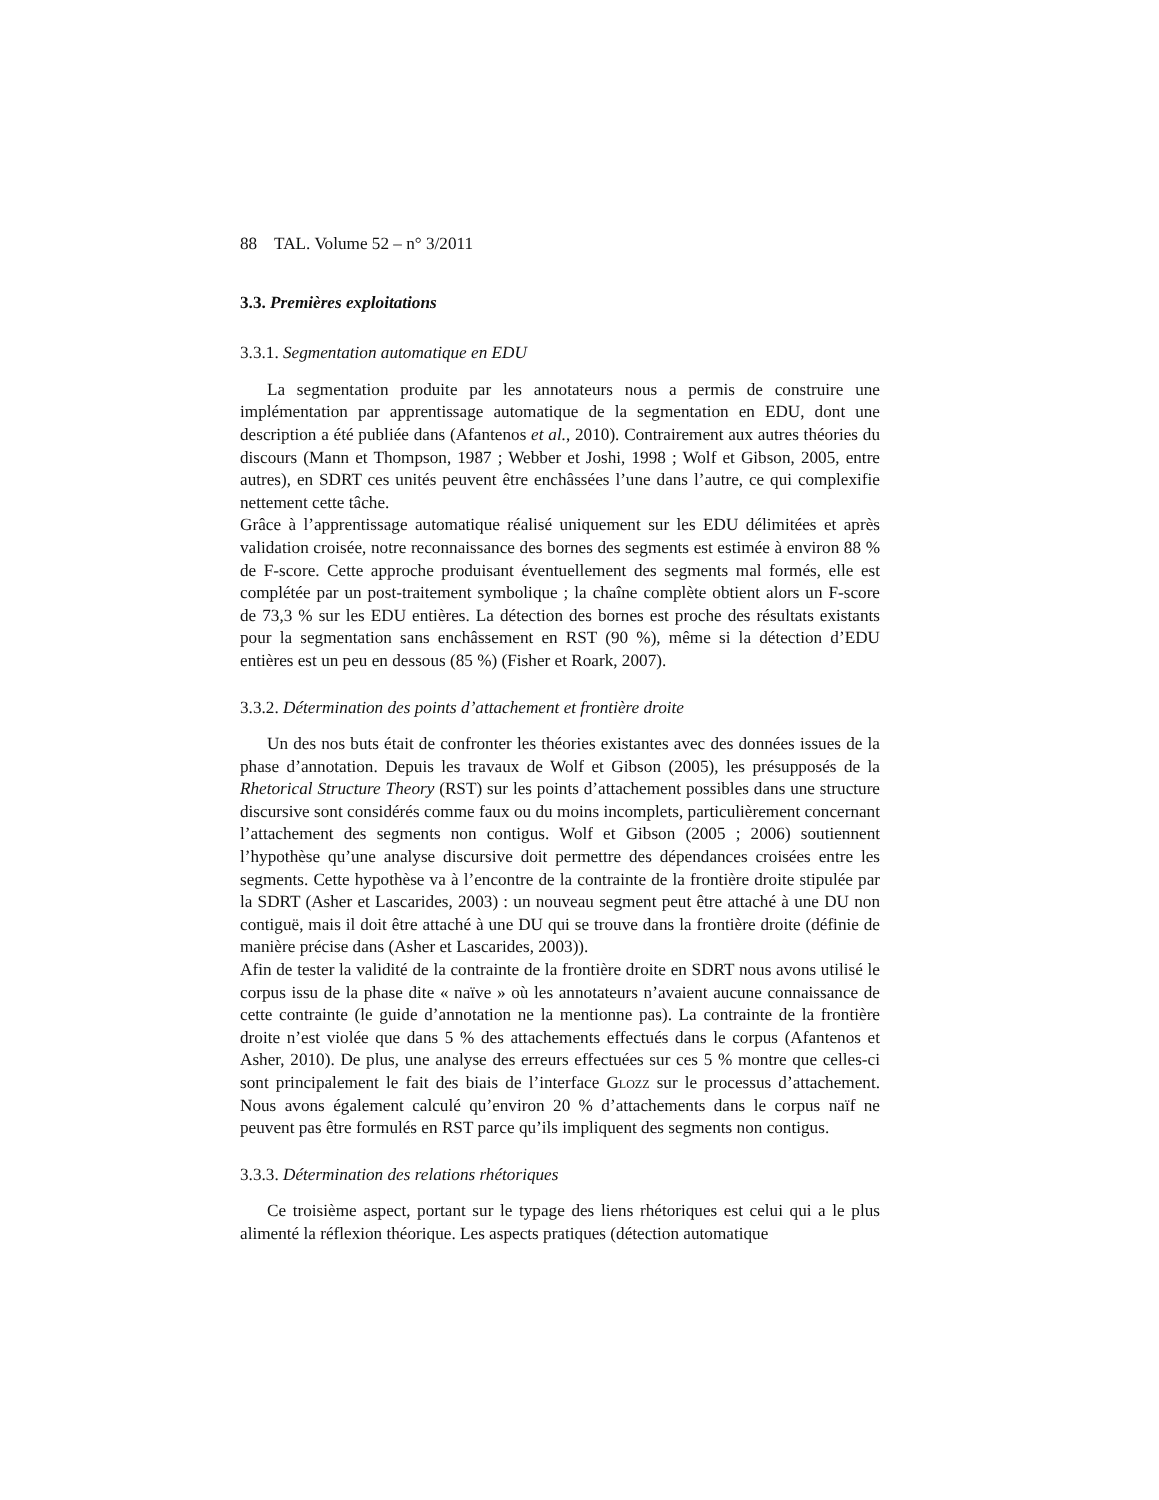88 TAL. Volume 52 – n° 3/2011
3.3. Premières exploitations
3.3.1. Segmentation automatique en EDU
La segmentation produite par les annotateurs nous a permis de construire une implémentation par apprentissage automatique de la segmentation en EDU, dont une description a été publiée dans (Afantenos et al., 2010). Contrairement aux autres théories du discours (Mann et Thompson, 1987 ; Webber et Joshi, 1998 ; Wolf et Gibson, 2005, entre autres), en SDRT ces unités peuvent être enchâssées l’une dans l’autre, ce qui complexifie nettement cette tâche.
Grâce à l’apprentissage automatique réalisé uniquement sur les EDU délimitées et après validation croisée, notre reconnaissance des bornes des segments est estimée à environ 88 % de F-score. Cette approche produisant éventuellement des segments mal formés, elle est complétée par un post-traitement symbolique ; la chaîne complète obtient alors un F-score de 73,3 % sur les EDU entières. La détection des bornes est proche des résultats existants pour la segmentation sans enchâssement en RST (90 %), même si la détection d’EDU entières est un peu en dessous (85 %) (Fisher et Roark, 2007).
3.3.2. Détermination des points d’attachement et frontière droite
Un des nos buts était de confronter les théories existantes avec des données issues de la phase d’annotation. Depuis les travaux de Wolf et Gibson (2005), les présupposés de la Rhetorical Structure Theory (RST) sur les points d’attachement possibles dans une structure discursive sont considérés comme faux ou du moins incomplets, particulièrement concernant l’attachement des segments non contigus. Wolf et Gibson (2005 ; 2006) soutiennent l’hypothèse qu’une analyse discursive doit permettre des dépendances croisées entre les segments. Cette hypothèse va à l’encontre de la contrainte de la frontière droite stipulée par la SDRT (Asher et Lascarides, 2003) : un nouveau segment peut être attaché à une DU non contiguë, mais il doit être attaché à une DU qui se trouve dans la frontière droite (définie de manière précise dans (Asher et Lascarides, 2003)).
Afin de tester la validité de la contrainte de la frontière droite en SDRT nous avons utilisé le corpus issu de la phase dite « naïve » où les annotateurs n’avaient aucune connaissance de cette contrainte (le guide d’annotation ne la mentionne pas). La contrainte de la frontière droite n’est violée que dans 5 % des attachements effectués dans le corpus (Afantenos et Asher, 2010). De plus, une analyse des erreurs effectuées sur ces 5 % montre que celles-ci sont principalement le fait des biais de l’interface Glozz sur le processus d’attachement. Nous avons également calculé qu’environ 20 % d’attachements dans le corpus naïf ne peuvent pas être formulés en RST parce qu’ils impliquent des segments non contigus.
3.3.3. Détermination des relations rhétoriques
Ce troisième aspect, portant sur le typage des liens rhétoriques est celui qui a le plus alimenté la réflexion théorique. Les aspects pratiques (détection automatique